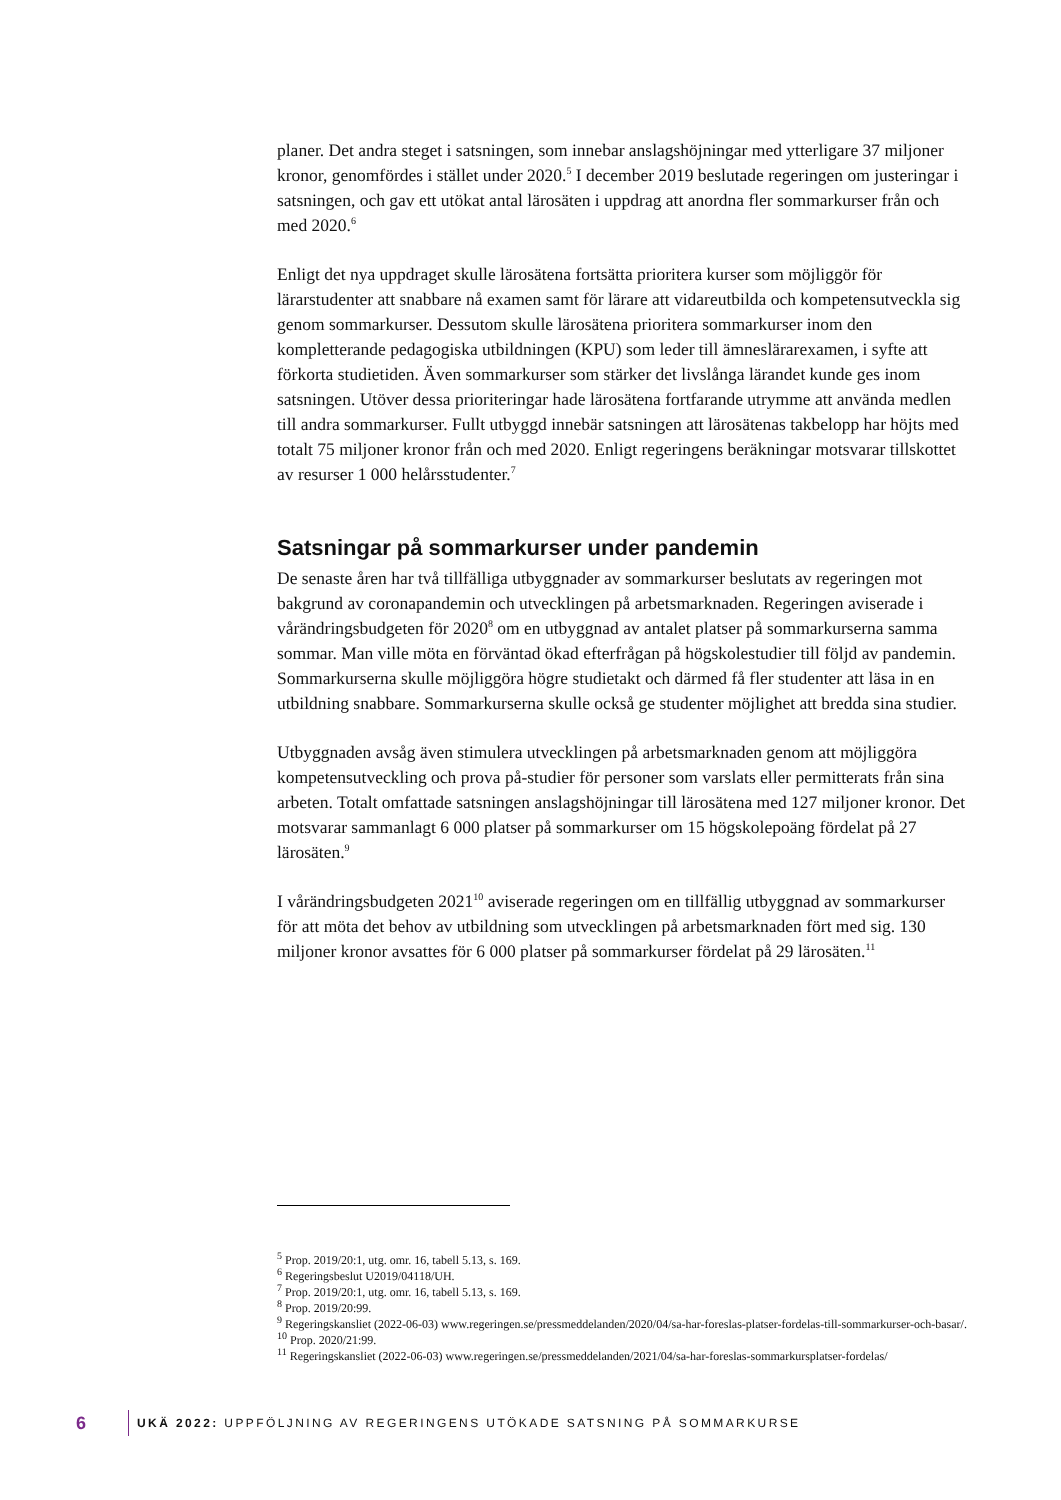planer. Det andra steget i satsningen, som innebar anslagshöjningar med ytterligare 37 miljoner kronor, genomfördes i stället under 2020.<sup>5</sup> I december 2019 beslutade regeringen om justeringar i satsningen, och gav ett utökat antal lärosäten i uppdrag att anordna fler sommarkurser från och med 2020.<sup>6</sup>
Enligt det nya uppdraget skulle lärosätena fortsätta prioritera kurser som möjliggör för lärarstudenter att snabbare nå examen samt för lärare att vidareutbilda och kompetensutveckla sig genom sommarkurser. Dessutom skulle lärosätena prioritera sommarkurser inom den kompletterande pedagogiska utbildningen (KPU) som leder till ämneslärarexamen, i syfte att förkorta studietiden. Även sommarkurser som stärker det livslånga lärandet kunde ges inom satsningen. Utöver dessa prioriteringar hade lärosätena fortfarande utrymme att använda medlen till andra sommarkurser. Fullt utbyggd innebär satsningen att lärosätenas takbelopp har höjts med totalt 75 miljoner kronor från och med 2020. Enligt regeringens beräkningar motsvarar tillskottet av resurser 1 000 helårsstudenter.<sup>7</sup>
Satsningar på sommarkurser under pandemin
De senaste åren har två tillfälliga utbyggnader av sommarkurser beslutats av regeringen mot bakgrund av coronapandemin och utvecklingen på arbetsmarknaden. Regeringen aviserade i vårändringsbudgeten för 2020<sup>8</sup> om en utbyggnad av antalet platser på sommarkurserna samma sommar. Man ville möta en förväntad ökad efterfrågan på högskolestudier till följd av pandemin. Sommarkurserna skulle möjliggöra högre studietakt och därmed få fler studenter att läsa in en utbildning snabbare. Sommarkurserna skulle också ge studenter möjlighet att bredda sina studier.
Utbyggnaden avsåg även stimulera utvecklingen på arbetsmarknaden genom att möjliggöra kompetensutveckling och prova på-studier för personer som varslats eller permitterats från sina arbeten. Totalt omfattade satsningen anslagshöjningar till lärosätena med 127 miljoner kronor. Det motsvarar sammanlagt 6 000 platser på sommarkurser om 15 högskolepoäng fördelat på 27 lärosäten.<sup>9</sup>
I vårändringsbudgeten 2021<sup>10</sup> aviserade regeringen om en tillfällig utbyggnad av sommarkurser för att möta det behov av utbildning som utvecklingen på arbetsmarknaden fört med sig. 130 miljoner kronor avsattes för 6 000 platser på sommarkurser fördelat på 29 lärosäten.<sup>11</sup>
<sup>5</sup> Prop. 2019/20:1, utg. omr. 16, tabell 5.13, s. 169.
<sup>6</sup> Regeringsbeslut U2019/04118/UH.
<sup>7</sup> Prop. 2019/20:1, utg. omr. 16, tabell 5.13, s. 169.
<sup>8</sup> Prop. 2019/20:99.
<sup>9</sup> Regeringskansliet (2022-06-03) www.regeringen.se/pressmeddelanden/2020/04/sa-har-foreslas-platser-fordelas-till-sommarkurser-och-basar/.
<sup>10</sup> Prop. 2020/21:99.
<sup>11</sup> Regeringskansliet (2022-06-03) www.regeringen.se/pressmeddelanden/2021/04/sa-har-foreslas-sommarkursplatser-fordelas/
6 UKÄ 2022: UPPFÖLJNING AV REGERINGENS UTÖKADE SATSNING PÅ SOMMARKURSE